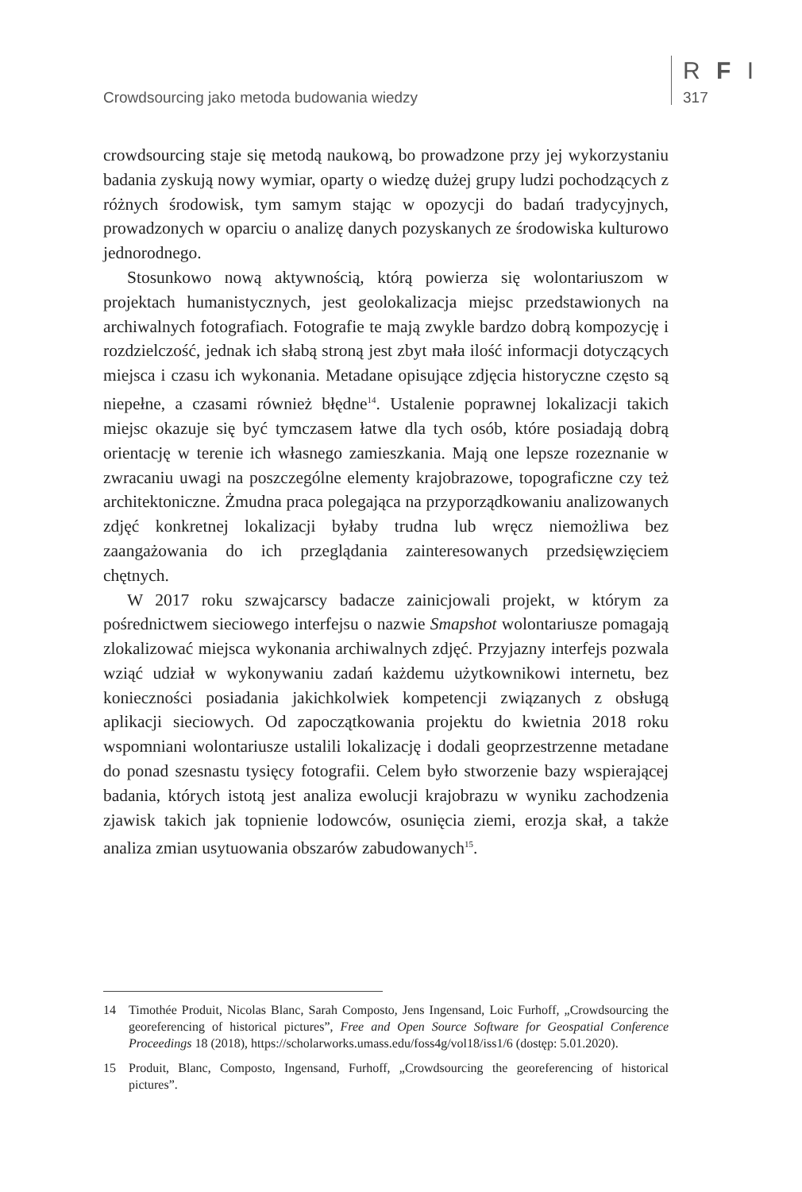Crowdsourcing jako metoda budowania wiedzy
R F I
317
crowdsourcing staje się metodą naukową, bo prowadzone przy jej wykorzystaniu badania zyskują nowy wymiar, oparty o wiedzę dużej grupy ludzi pochodzących z różnych środowisk, tym samym stając w opozycji do badań tradycyjnych, prowadzonych w oparciu o analizę danych pozyskanych ze środowiska kulturowo jednorodnego.
Stosunkowo nową aktywnością, którą powierza się wolontariuszom w projektach humanistycznych, jest geolokalizacja miejsc przedstawionych na archiwalnych fotografiach. Fotografie te mają zwykle bardzo dobrą kompozycję i rozdzielczość, jednak ich słabą stroną jest zbyt mała ilość informacji dotyczących miejsca i czasu ich wykonania. Metadane opisujące zdjęcia historyczne często są niepełne, a czasami również błędne<sup>14</sup>. Ustalenie poprawnej lokalizacji takich miejsc okazuje się być tymczasem łatwe dla tych osób, które posiadają dobrą orientację w terenie ich własnego zamieszkania. Mają one lepsze rozeznanie w zwracaniu uwagi na poszczególne elementy krajobrazowe, topograficzne czy też architektoniczne. Żmudna praca polegająca na przyporządkowaniu analizowanych zdjęć konkretnej lokalizacji byłaby trudna lub wręcz niemożliwa bez zaangażowania do ich przeglądania zainteresowanych przedsięwzięciem chętnych.
W 2017 roku szwajcarscy badacze zainicjowali projekt, w którym za pośrednictwem sieciowego interfejsu o nazwie Smapshot wolontariusze pomagają zlokalizować miejsca wykonania archiwalnych zdjęć. Przyjazny interfejs pozwala wziąć udział w wykonywaniu zadań każdemu użytkownikowi internetu, bez konieczności posiadania jakichkolwiek kompetencji związanych z obsługą aplikacji sieciowych. Od zapoczątkowania projektu do kwietnia 2018 roku wspomniani wolontariusze ustalili lokalizację i dodali geoprzestrzenne metadane do ponad szesnastu tysięcy fotografii. Celem było stworzenie bazy wspierającej badania, których istotą jest analiza ewolucji krajobrazu w wyniku zachodzenia zjawisk takich jak topnienie lodowców, osunięcia ziemi, erozja skał, a także analiza zmian usytuowania obszarów zabudowanych<sup>15</sup>.
14 Timothée Produit, Nicolas Blanc, Sarah Composto, Jens Ingensand, Loic Furhoff, „Crowdsourcing the georeferencing of historical pictures”, Free and Open Source Software for Geospatial Conference Proceedings 18 (2018), https://scholarworks.umass.edu/foss4g/vol18/iss1/6 (dostęp: 5.01.2020).
15 Produit, Blanc, Composto, Ingensand, Furhoff, „Crowdsourcing the georeferencing of historical pictures”.